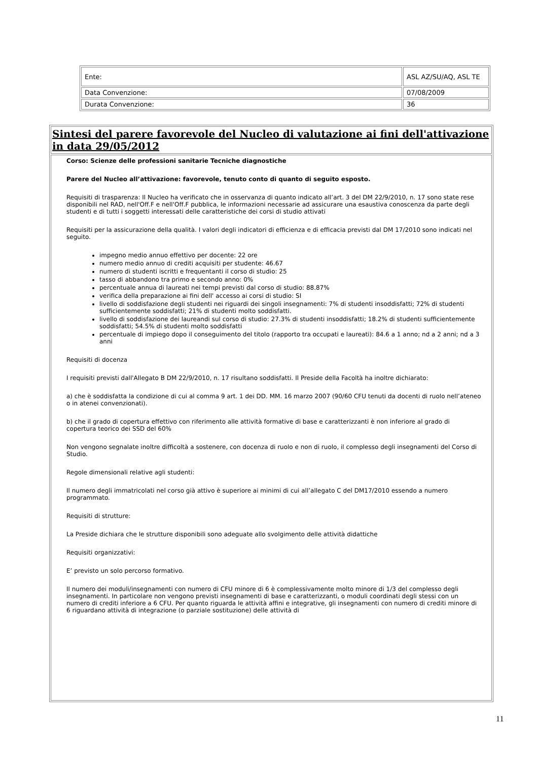| Ente: | ASL AZ/SU/AQ, ASL TE |
| Data Convenzione: | 07/08/2009 |
| Durata Convenzione: | 36 |
Sintesi del parere favorevole del Nucleo di valutazione ai fini dell'attivazione in data 29/05/2012
Corso: Scienze delle professioni sanitarie Tecniche diagnostiche
Parere del Nucleo all’attivazione: favorevole, tenuto conto di quanto di seguito esposto.
Requisiti di trasparenza: Il Nucleo ha verificato che in osservanza di quanto indicato all’art. 3 del DM 22/9/2010, n. 17 sono state rese disponibili nel RAD, nell'Off.F e nell'Off.F pubblica, le informazioni necessarie ad assicurare una esaustiva conoscenza da parte degli studenti e di tutti i soggetti interessati delle caratteristiche dei corsi di studio attivati
Requisiti per la assicurazione della qualità. I valori degli indicatori di efficienza e di efficacia previsti dal DM 17/2010 sono indicati nel seguito.
impegno medio annuo effettivo per docente: 22 ore
numero medio annuo di crediti acquisiti per studente: 46.67
numero di studenti iscritti e frequentanti il corso di studio: 25
tasso di abbandono tra primo e secondo anno: 0%
percentuale annua di laureati nei tempi previsti dal corso di studio: 88.87%
verifica della preparazione ai fini dell' accesso ai corsi di studio: SI
livello di soddisfazione degli studenti nei riguardi dei singoli insegnamenti: 7% di studenti insoddisfatti; 72% di studenti sufficientemente soddisfatti; 21% di studenti molto soddisfatti.
livello di soddisfazione dei laureandi sul corso di studio: 27.3% di studenti insoddisfatti; 18.2% di studenti sufficientemente soddisfatti; 54.5% di studenti molto soddisfatti
percentuale di impiego dopo il conseguimento del titolo (rapporto tra occupati e laureati): 84.6 a 1 anno; nd a 2 anni; nd a 3 anni
Requisiti di docenza
I requisiti previsti dall'Allegato B DM 22/9/2010, n. 17 risultano soddisfatti. Il Preside della Facoltà ha inoltre dichiarato:
a) che è soddisfatta la condizione di cui al comma 9 art. 1 dei DD. MM. 16 marzo 2007 (90/60 CFU tenuti da docenti di ruolo nell’ateneo o in atenei convenzionati).
b) che il grado di copertura effettivo con riferimento alle attività formative di base e caratterizzanti è non inferiore al grado di copertura teorico dei SSD del 60%
Non vengono segnalate inoltre difficoltà a sostenere, con docenza di ruolo e non di ruolo, il complesso degli insegnamenti del Corso di Studio.
Regole dimensionali relative agli studenti:
Il numero degli immatricolati nel corso già attivo è superiore ai minimi di cui all’allegato C del DM17/2010 essendo a numero programmato.
Requisiti di strutture:
La Preside dichiara che le strutture disponibili sono adeguate allo svolgimento delle attività didattiche
Requisiti organizzativi:
E’ previsto un solo percorso formativo.
Il numero dei moduli/insegnamenti con numero di CFU minore di 6 è complessivamente molto minore di 1/3 del complesso degli insegnamenti. In particolare non vengono previsti insegnamenti di base e caratterizzanti, o moduli coordinati degli stessi con un numero di crediti inferiore a 6 CFU. Per quanto riguarda le attività affini e integrative, gli insegnamenti con numero di crediti minore di 6 riguardano attività di integrazione (o parziale sostituzione) delle attività di
11